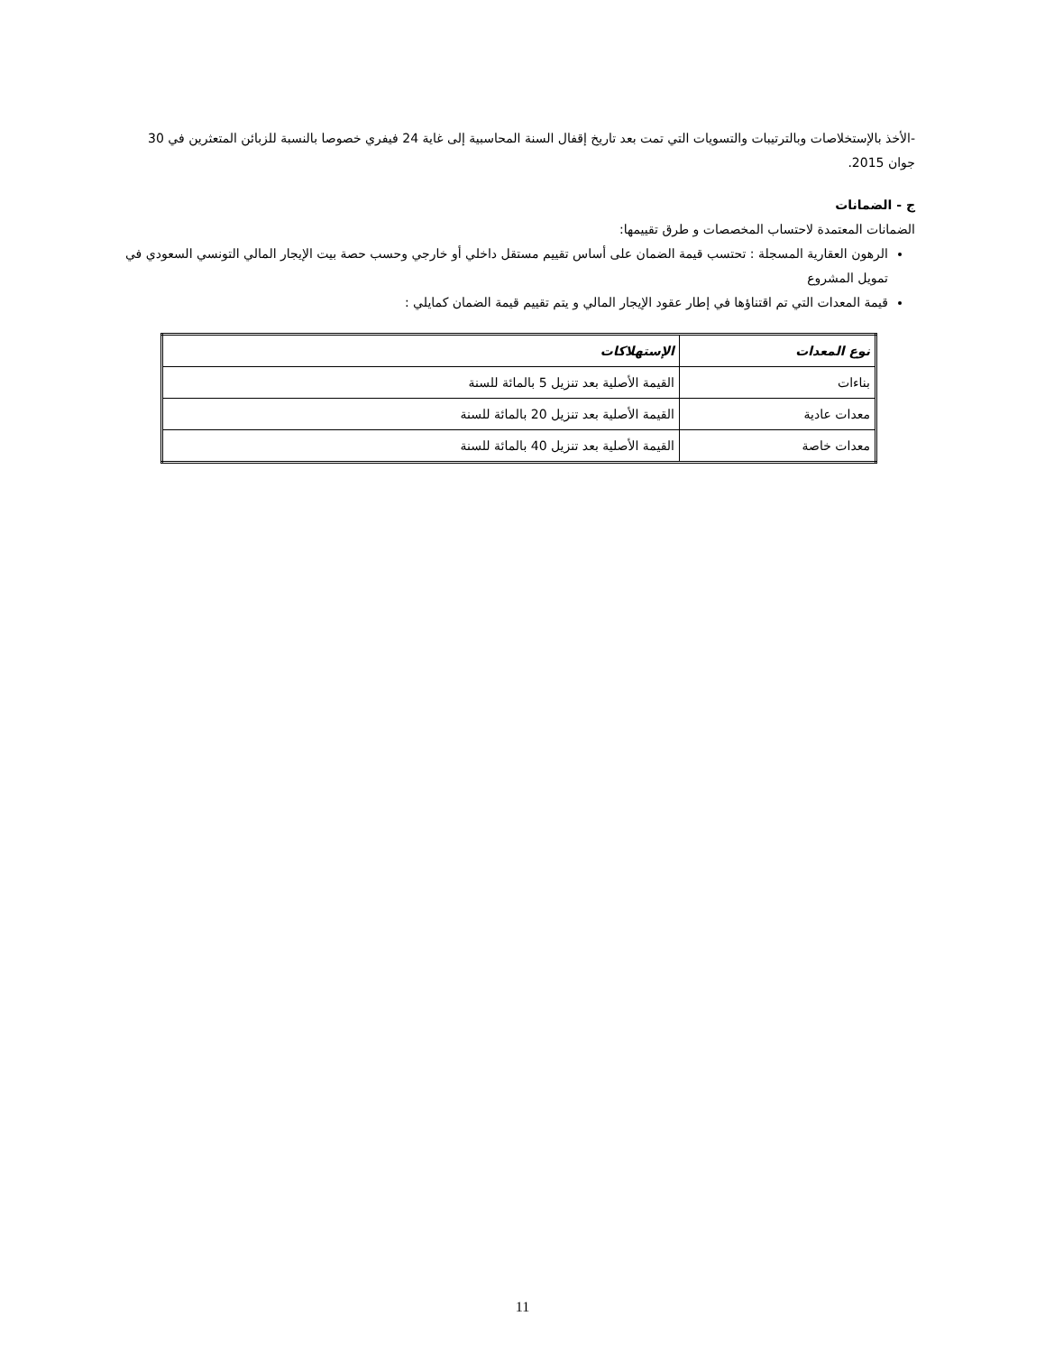-الأخذ بالإستخلاصات وبالترتيبات والتسويات التي تمت بعد تاريخ إقفال السنة المحاسبية إلى غاية 24 فيفري خصوصا بالنسبة للزبائن المتعثرين في 30 جوان 2015.
ج - الضمانات
الضمانات المعتمدة لاحتساب المخصصات و طرق تقييمها:
الرهون العقارية المسجلة : تحتسب قيمة الضمان على أساس تقييم مستقل داخلي أو خارجي وحسب حصة بيت الإيجار المالي التونسي السعودي في تمويل المشروع
قيمة المعدات التي تم اقتناؤها في إطار عقود الإيجار المالي و يتم تقييم قيمة الضمان كمايلي :
| نوع المعدات | الإستهلاكات |
| --- | --- |
| بناءات | القيمة الأصلية بعد تنزيل 5 بالمائة للسنة |
| معدات عادية | القيمة الأصلية بعد تنزيل 20 بالمائة للسنة |
| معدات خاصة | القيمة الأصلية بعد تنزيل 40 بالمائة للسنة |
11